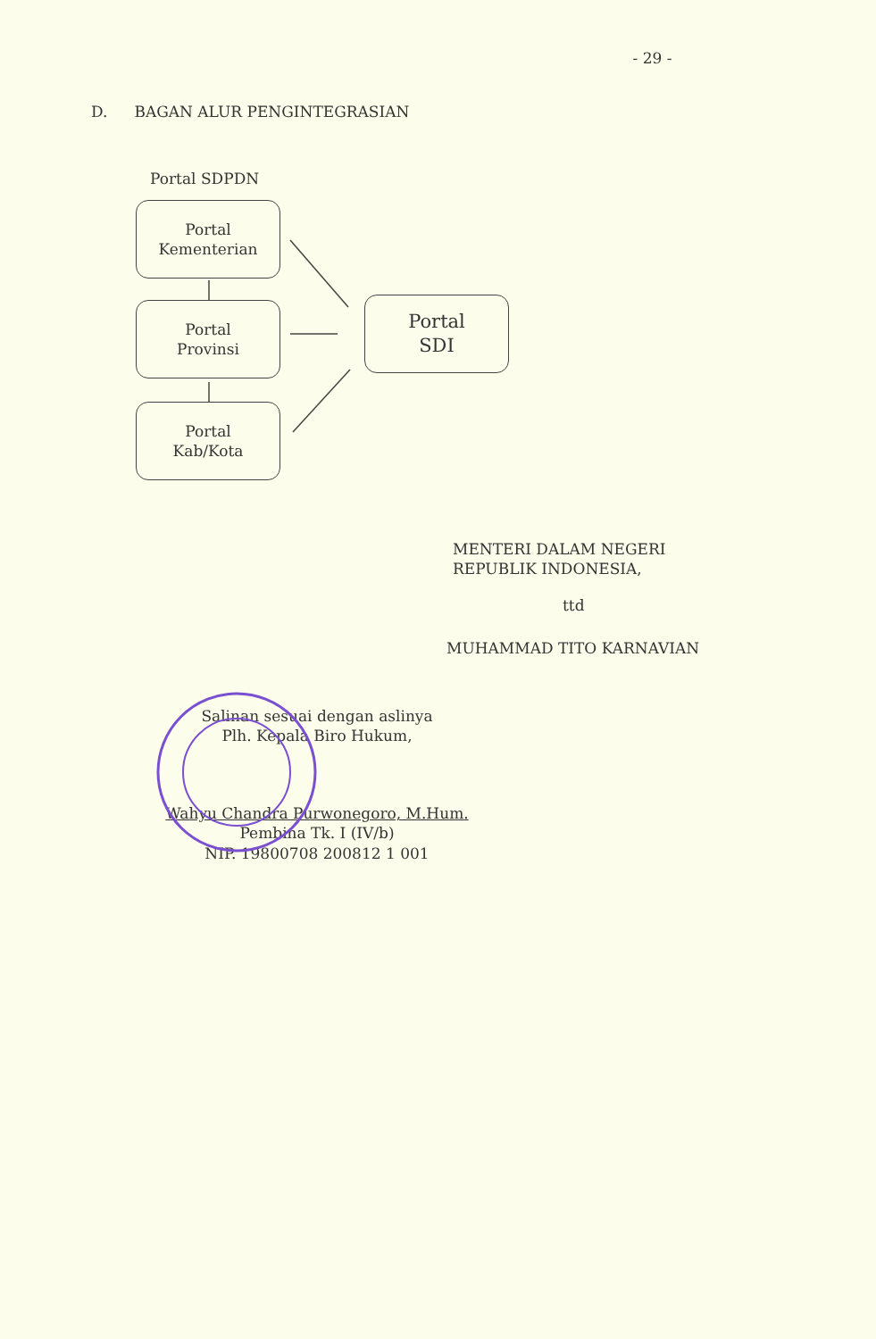- 29 -
D. BAGAN ALUR PENGINTEGRASIAN
Portal SDPDN
Portal
Kementerian
Portal
Provinsi
Portal
Kab/Kota
Portal
SDI
MENTERI DALAM NEGERI
REPUBLIK INDONESIA,
ttd
MUHAMMAD TITO KARNAVIAN
Salinan sesuai dengan aslinya
Plh. Kepala Biro Hukum,
Wahyu Chandra Purwonegoro, M.Hum.
Pembina Tk. I (IV/b)
NIP. 19800708 200812 1 001